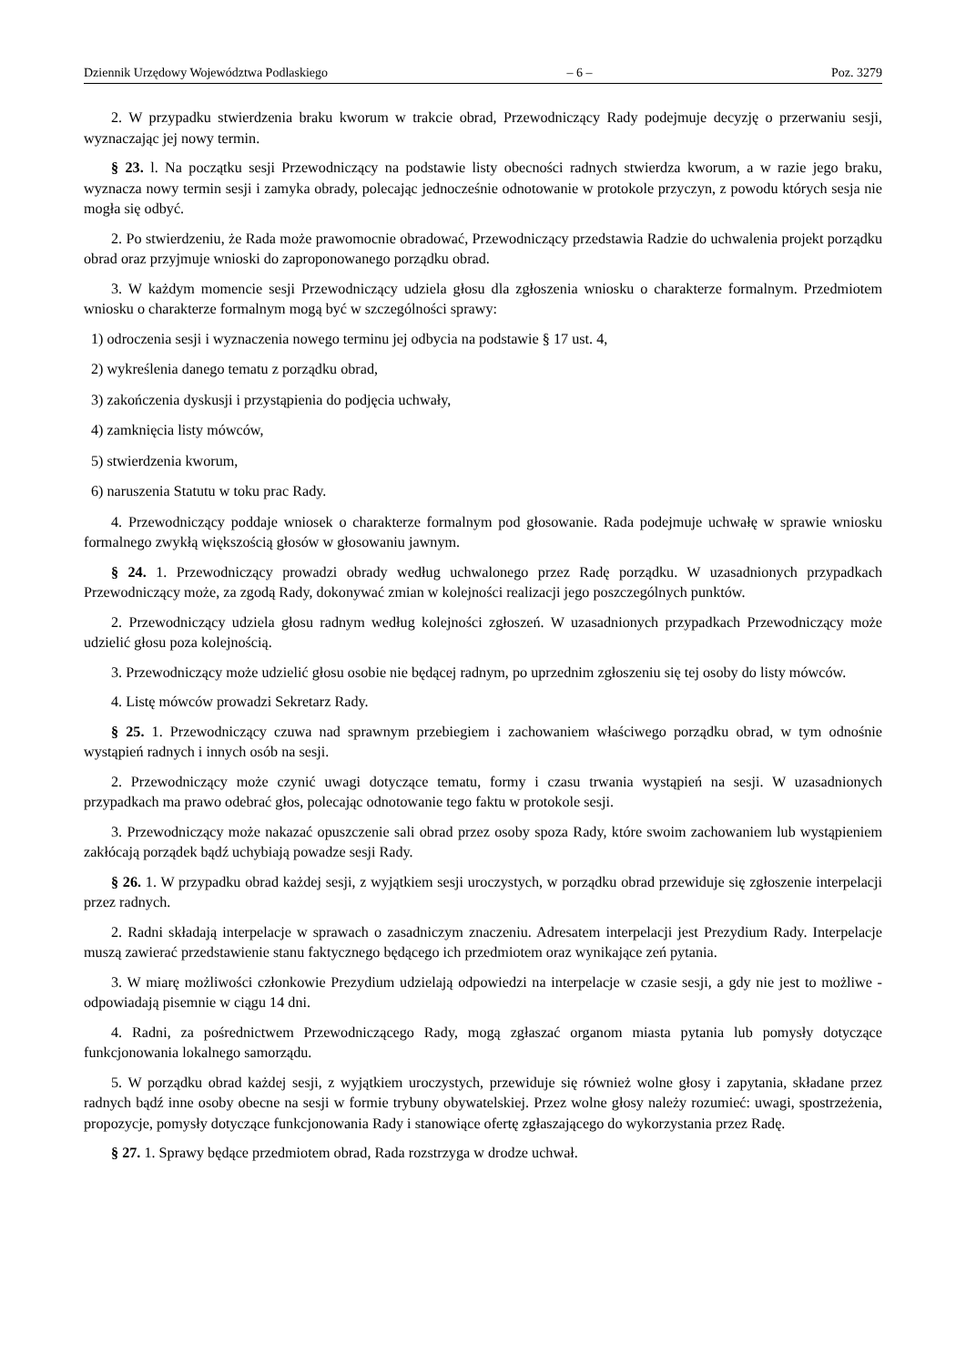Dziennik Urzędowy Województwa Podlaskiego – 6 – Poz. 3279
2. W przypadku stwierdzenia braku kworum w trakcie obrad, Przewodniczący Rady podejmuje decyzję o przerwaniu sesji, wyznaczając jej nowy termin.
§ 23. l. Na początku sesji Przewodniczący na podstawie listy obecności radnych stwierdza kworum, a w razie jego braku, wyznacza nowy termin sesji i zamyka obrady, polecając jednocześnie odnotowanie w protokole przyczyn, z powodu których sesja nie mogła się odbyć.
2. Po stwierdzeniu, że Rada może prawomocnie obradować, Przewodniczący przedstawia Radzie do uchwalenia projekt porządku obrad oraz przyjmuje wnioski do zaproponowanego porządku obrad.
3. W każdym momencie sesji Przewodniczący udziela głosu dla zgłoszenia wniosku o charakterze formalnym. Przedmiotem wniosku o charakterze formalnym mogą być w szczególności sprawy:
1) odroczenia sesji i wyznaczenia nowego terminu jej odbycia na podstawie § 17 ust. 4,
2) wykreślenia danego tematu z porządku obrad,
3) zakończenia dyskusji i przystąpienia do podjęcia uchwały,
4) zamknięcia listy mówców,
5) stwierdzenia kworum,
6) naruszenia Statutu w toku prac Rady.
4. Przewodniczący poddaje wniosek o charakterze formalnym pod głosowanie. Rada podejmuje uchwałę w sprawie wniosku formalnego zwykłą większością głosów w głosowaniu jawnym.
§ 24. 1. Przewodniczący prowadzi obrady według uchwalonego przez Radę porządku. W uzasadnionych przypadkach Przewodniczący może, za zgodą Rady, dokonywać zmian w kolejności realizacji jego poszczególnych punktów.
2. Przewodniczący udziela głosu radnym według kolejności zgłoszeń. W uzasadnionych przypadkach Przewodniczący może udzielić głosu poza kolejnością.
3. Przewodniczący może udzielić głosu osobie nie będącej radnym, po uprzednim zgłoszeniu się tej osoby do listy mówców.
4. Listę mówców prowadzi Sekretarz Rady.
§ 25. 1. Przewodniczący czuwa nad sprawnym przebiegiem i zachowaniem właściwego porządku obrad, w tym odnośnie wystąpień radnych i innych osób na sesji.
2. Przewodniczący może czynić uwagi dotyczące tematu, formy i czasu trwania wystąpień na sesji. W uzasadnionych przypadkach ma prawo odebrać głos, polecając odnotowanie tego faktu w protokole sesji.
3. Przewodniczący może nakazać opuszczenie sali obrad przez osoby spoza Rady, które swoim zachowaniem lub wystąpieniem zakłócają porządek bądź uchybiają powadze sesji Rady.
§ 26. 1. W przypadku obrad każdej sesji, z wyjątkiem sesji uroczystych, w porządku obrad przewiduje się zgłoszenie interpelacji przez radnych.
2. Radni składają interpelacje w sprawach o zasadniczym znaczeniu. Adresatem interpelacji jest Prezydium Rady. Interpelacje muszą zawierać przedstawienie stanu faktycznego będącego ich przedmiotem oraz wynikające zeń pytania.
3. W miarę możliwości członkowie Prezydium udzielają odpowiedzi na interpelacje w czasie sesji, a gdy nie jest to możliwe - odpowiadają pisemnie w ciągu 14 dni.
4. Radni, za pośrednictwem Przewodniczącego Rady, mogą zgłaszać organom miasta pytania lub pomysły dotyczące funkcjonowania lokalnego samorządu.
5. W porządku obrad każdej sesji, z wyjątkiem uroczystych, przewiduje się również wolne głosy i zapytania, składane przez radnych bądź inne osoby obecne na sesji w formie trybuny obywatelskiej. Przez wolne głosy należy rozumieć: uwagi, spostrzeżenia, propozycje, pomysły dotyczące funkcjonowania Rady i stanowiące ofertę zgłaszającego do wykorzystania przez Radę.
§ 27. 1. Sprawy będące przedmiotem obrad, Rada rozstrzyga w drodze uchwał.